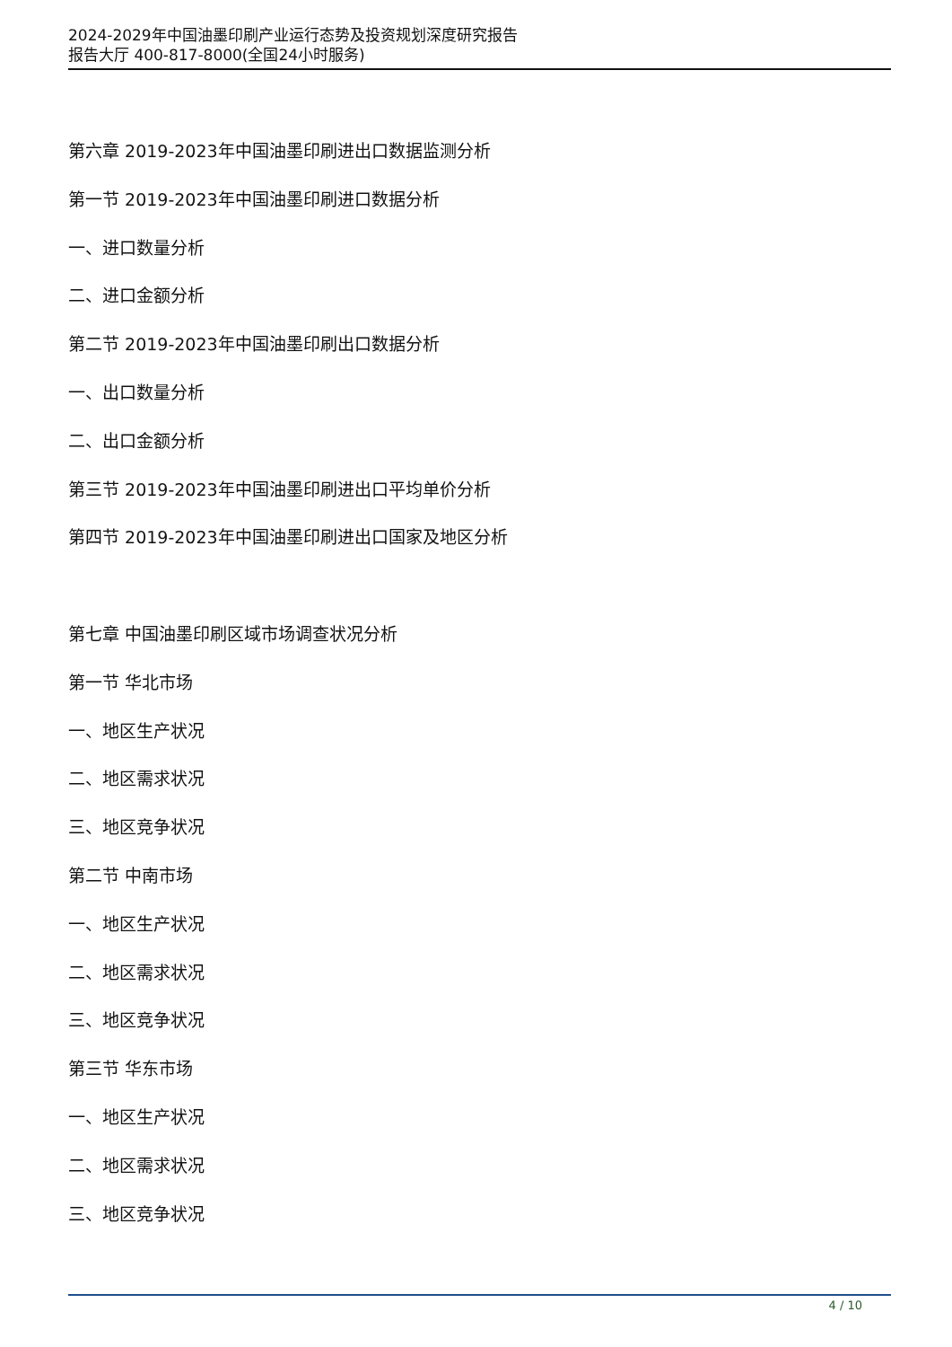2024-2029年中国油墨印刷产业运行态势及投资规划深度研究报告
报告大厅 400-817-8000(全国24小时服务)
第六章 2019-2023年中国油墨印刷进出口数据监测分析
第一节 2019-2023年中国油墨印刷进口数据分析
一、进口数量分析
二、进口金额分析
第二节 2019-2023年中国油墨印刷出口数据分析
一、出口数量分析
二、出口金额分析
第三节 2019-2023年中国油墨印刷进出口平均单价分析
第四节 2019-2023年中国油墨印刷进出口国家及地区分析
第七章 中国油墨印刷区域市场调查状况分析
第一节 华北市场
一、地区生产状况
二、地区需求状况
三、地区竞争状况
第二节 中南市场
一、地区生产状况
二、地区需求状况
三、地区竞争状况
第三节 华东市场
一、地区生产状况
二、地区需求状况
三、地区竞争状况
4 / 10